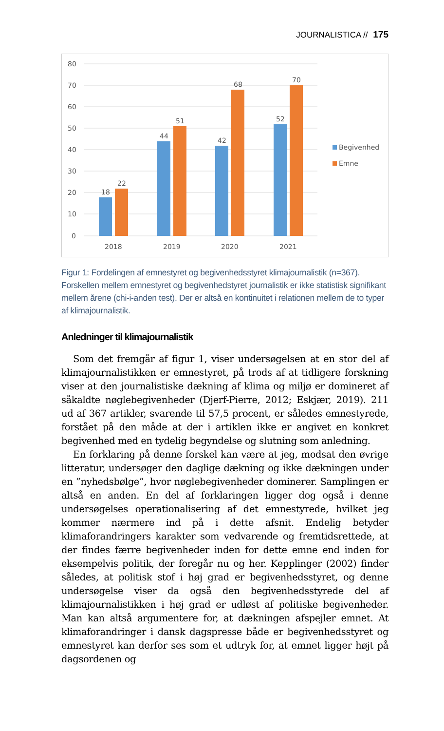JOURNALISTICA // 175
80
70
60
50
40
30
20
10
0
18
22
44
51
42
68
52
70
2018
2019
2020
2021
Begivenhed
Emne
Figur 1: Fordelingen af emnestyret og begivenhedsstyret klimajournalistik (n=367). Forskellen mellem emnestyret og begivenhedstyret journalistik er ikke statistisk signifikant mellem årene (chi-i-anden test). Der er altså en kontinuitet i relationen mellem de to typer af klimajournalistik.
Anledninger til klimajournalistik
Som det fremgår af figur 1, viser undersøgelsen at en stor del af klimajournalistikken er emnestyret, på trods af at tidligere forskning viser at den journalistiske dækning af klima og miljø er domineret af såkaldte nøglebegivenheder (Djerf-Pierre, 2012; Eskjær, 2019). 211 ud af 367 artikler, svarende til 57,5 procent, er således emnestyrede, forstået på den måde at der i artiklen ikke er angivet en konkret begivenhed med en tydelig begyndelse og slutning som anledning.
En forklaring på denne forskel kan være at jeg, modsat den øvrige litteratur, undersøger den daglige dækning og ikke dækningen under en ”nyhedsbølge”, hvor nøglebegivenheder dominerer. Samplingen er altså en anden. En del af forklaringen ligger dog også i denne undersøgelses operationalisering af det emnestyrede, hvilket jeg kommer nærmere ind på i dette afsnit. Endelig betyder klimaforandringers karakter som vedvarende og fremtidsrettede, at der findes færre begivenheder inden for dette emne end inden for eksempelvis politik, der foregår nu og her. Kepplinger (2002) finder således, at politisk stof i høj grad er begivenhedsstyret, og denne undersøgelse viser da også den begivenhedsstyrede del af klimajournalistikken i høj grad er udløst af politiske begivenheder. Man kan altså argumentere for, at dækningen afspejler emnet. At klimaforandringer i dansk dagspresse både er begivenhedsstyret og emnestyret kan derfor ses som et udtryk for, at emnet ligger højt på dagsordenen og